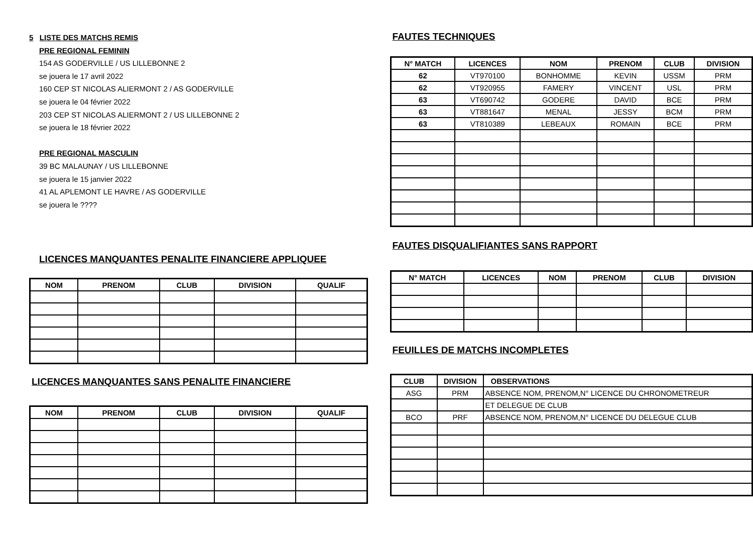5 LISTE DES MATCHS REMIS
PRE REGIONAL FEMININ
154 AS GODERVILLE / US LILLEBONNE 2
se jouera le 17 avril 2022
160 CEP ST NICOLAS ALIERMONT 2 / AS GODERVILLE
se jouera le 04 février 2022
203 CEP ST NICOLAS ALIERMONT 2 / US LILLEBONNE 2
se jouera le 18 février 2022
PRE REGIONAL MASCULIN
39 BC MALAUNAY / US LILLEBONNE
se jouera le 15 janvier 2022
41 AL APLEMONT LE HAVRE / AS GODERVILLE
se jouera le ????
LICENCES MANQUANTES PENALITE FINANCIERE APPLIQUEE
| NOM | PRENOM | CLUB | DIVISION | QUALIF |
| --- | --- | --- | --- | --- |
LICENCES MANQUANTES SANS PENALITE FINANCIERE
| NOM | PRENOM | CLUB | DIVISION | QUALIF |
| --- | --- | --- | --- | --- |
FAUTES TECHNIQUES
| N° MATCH | LICENCES | NOM | PRENOM | CLUB | DIVISION |
| --- | --- | --- | --- | --- | --- |
| 62 | VT970100 | BONHOMME | KEVIN | USSM | PRM |
| 62 | VT920955 | FAMERY | VINCENT | USL | PRM |
| 63 | VT690742 | GODERE | DAVID | BCE | PRM |
| 63 | VT881647 | MENAL | JESSY | BCM | PRM |
| 63 | VT810389 | LEBEAUX | ROMAIN | BCE | PRM |
FAUTES DISQUALIFIANTES SANS RAPPORT
| N° MATCH | LICENCES | NOM | PRENOM | CLUB | DIVISION |
| --- | --- | --- | --- | --- | --- |
FEUILLES DE MATCHS INCOMPLETES
| CLUB | DIVISION | OBSERVATIONS |
| --- | --- | --- |
| ASG | PRM | ABSENCE NOM, PRENOM,N° LICENCE DU CHRONOMETREUR |
| | | ET DELEGUE DE CLUB |
| BCO | PRF | ABSENCE NOM, PRENOM,N° LICENCE DU DELEGUE CLUB |